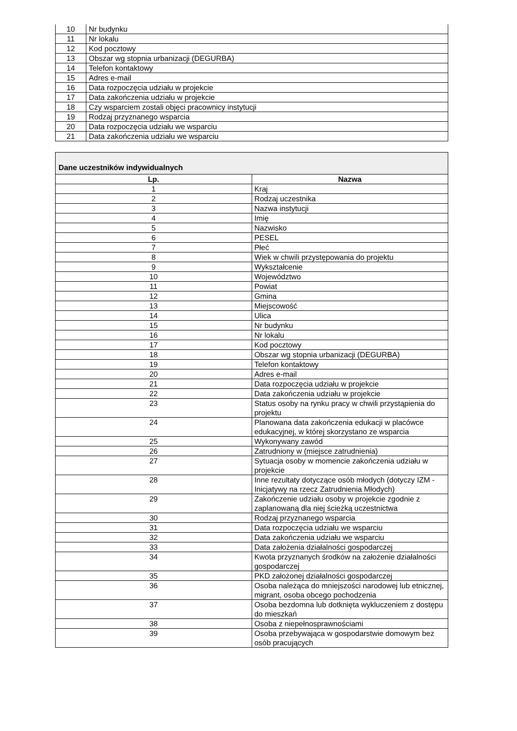| 10 | Nr budynku |
| 11 | Nr lokalu |
| 12 | Kod pocztowy |
| 13 | Obszar wg stopnia urbanizacji (DEGURBA) |
| 14 | Telefon kontaktowy |
| 15 | Adres e-mail |
| 16 | Data rozpoczęcia udziału w projekcie |
| 17 | Data zakończenia udziału w projekcie |
| 18 | Czy wsparciem zostali objęci pracownicy instytucji |
| 19 | Rodzaj przyznanego wsparcia |
| 20 | Data rozpoczęcia udziału we wsparciu |
| 21 | Data zakończenia udziału we wsparciu |
| Dane uczestników indywidualnych | |
| Lp. | Nazwa |
| 1 | Kraj |
| 2 | Rodzaj uczestnika |
| 3 | Nazwa instytucji |
| 4 | Imię |
| 5 | Nazwisko |
| 6 | PESEL |
| 7 | Płeć |
| 8 | Wiek w chwili przystępowania do projektu |
| 9 | Wykształcenie |
| 10 | Województwo |
| 11 | Powiat |
| 12 | Gmina |
| 13 | Miejscowość |
| 14 | Ulica |
| 15 | Nr budynku |
| 16 | Nr lokalu |
| 17 | Kod pocztowy |
| 18 | Obszar wg stopnia urbanizacji (DEGURBA) |
| 19 | Telefon kontaktowy |
| 20 | Adres e-mail |
| 21 | Data rozpoczęcia udziału w projekcie |
| 22 | Data zakończenia udziału w projekcie |
| 23 | Status osoby na rynku pracy w chwili przystąpienia do projektu |
| 24 | Planowana data zakończenia edukacji w placówce edukacyjnej, w której skorzystano ze wsparcia |
| 25 | Wykonywany zawód |
| 26 | Zatrudniony w (miejsce zatrudnienia) |
| 27 | Sytuacja osoby w momencie zakończenia udziału w projekcie |
| 28 | Inne rezultaty dotyczące osób młodych (dotyczy IZM - Inicjatywy na rzecz Zatrudnienia Młodych) |
| 29 | Zakończenie udziału osoby w projekcie zgodnie z zaplanowaną dla niej ścieżką uczestnictwa |
| 30 | Rodzaj przyznanego wsparcia |
| 31 | Data rozpoczęcia udziału we wsparciu |
| 32 | Data zakończenia udziału we wsparciu |
| 33 | Data założenia działalności gospodarczej |
| 34 | Kwota przyznanych środków na założenie działalności gospodarczej |
| 35 | PKD założonej działalności gospodarczej |
| 36 | Osoba należąca do mniejszości narodowej lub etnicznej, migrant, osoba obcego pochodzenia |
| 37 | Osoba bezdomna lub dotknięta wykluczeniem z dostępu do mieszkań |
| 38 | Osoba z niepełnosprawnościami |
| 39 | Osoba przebywająca w gospodarstwie domowym bez osób pracujących |